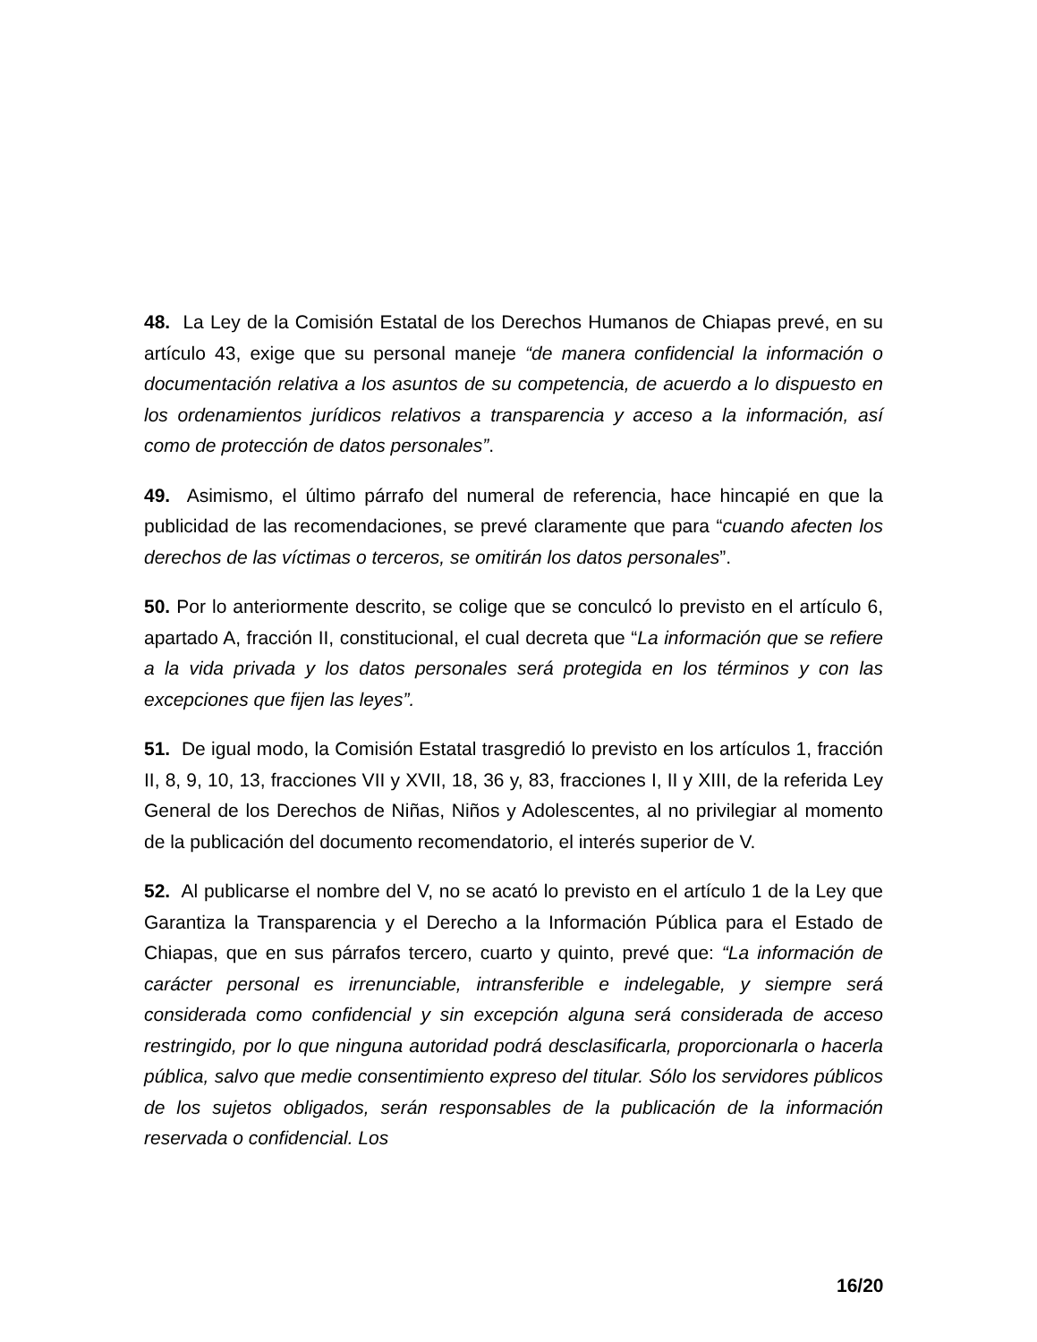48. La Ley de la Comisión Estatal de los Derechos Humanos de Chiapas prevé, en su artículo 43, exige que su personal maneje “de manera confidencial la información o documentación relativa a los asuntos de su competencia, de acuerdo a lo dispuesto en los ordenamientos jurídicos relativos a transparencia y acceso a la información, así como de protección de datos personales”.
49. Asimismo, el último párrafo del numeral de referencia, hace hincapié en que la publicidad de las recomendaciones, se prevé claramente que para “cuando afecten los derechos de las víctimas o terceros, se omitirán los datos personales”.
50. Por lo anteriormente descrito, se colige que se conculcó lo previsto en el artículo 6, apartado A, fracción II, constitucional, el cual decreta que “La información que se refiere a la vida privada y los datos personales será protegida en los términos y con las excepciones que fijen las leyes”.
51. De igual modo, la Comisión Estatal trasgredió lo previsto en los artículos 1, fracción II, 8, 9, 10, 13, fracciones VII y XVII, 18, 36 y, 83, fracciones I, II y XIII, de la referida Ley General de los Derechos de Niñas, Niños y Adolescentes, al no privilegiar al momento de la publicación del documento recomendatorio, el interés superior de V.
52. Al publicarse el nombre del V, no se acató lo previsto en el artículo 1 de la Ley que Garantiza la Transparencia y el Derecho a la Información Pública para el Estado de Chiapas, que en sus párrafos tercero, cuarto y quinto, prevé que: “La información de carácter personal es irrenunciable, intransferible e indelegable, y siempre será considerada como confidencial y sin excepción alguna será considerada de acceso restringido, por lo que ninguna autoridad podrá desclasificarla, proporcionarla o hacerla pública, salvo que medie consentimiento expreso del titular. Sólo los servidores públicos de los sujetos obligados, serán responsables de la publicación de la información reservada o confidencial. Los
16/20